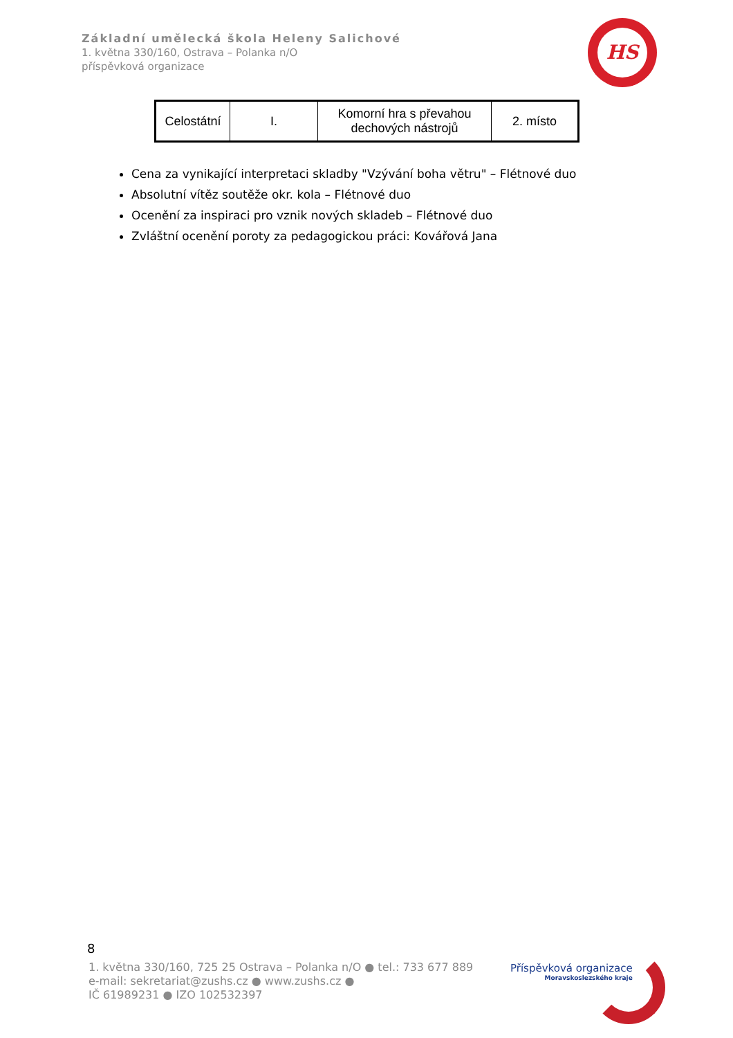Základní umělecká škola Heleny Salichové
1. května 330/160, Ostrava – Polanka n/O
příspěvková organizace
HS
| Celostátní | I. | Komorní hra s převahou dechových nástrojů | 2. místo |
Cena za vynikající interpretaci skladby "Vzývání boha větru" – Flétnové duo
Absolutní vítěz soutěže okr. kola – Flétnové duo
Ocenění za inspiraci pro vznik nových skladeb – Flétnové duo
Zvláštní ocenění poroty za pedagogickou práci: Kovářová Jana
8
1. května 330/160, 725 25 Ostrava – Polanka n/O ● tel.: 733 677 889
e-mail: sekretariat@zushs.cz ● www.zushs.cz ●
IČ 61989231 ● IZO 102532397
Příspěvková organizace
Moravskoslezského kraje